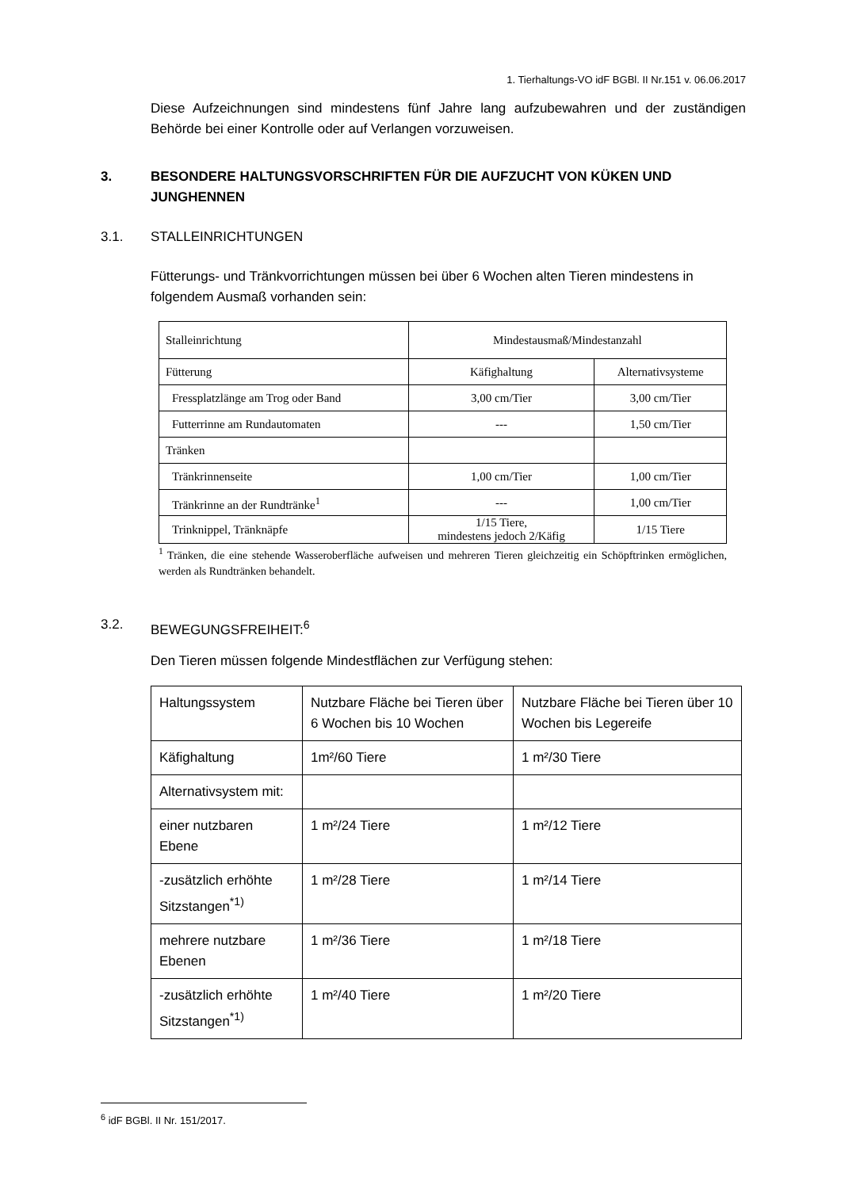1. Tierhaltungs-VO idF BGBl. II Nr.151 v. 06.06.2017
Diese Aufzeichnungen sind mindestens fünf Jahre lang aufzubewahren und der zuständigen Behörde bei einer Kontrolle oder auf Verlangen vorzuweisen.
3. BESONDERE HALTUNGSVORSCHRIFTEN FÜR DIE AUFZUCHT VON KÜKEN UND JUNGHENNEN
3.1. STALLEINRICHTUNGEN
Fütterungs- und Tränkvorrichtungen müssen bei über 6 Wochen alten Tieren mindestens in folgendem Ausmaß vorhanden sein:
| Stalleinrichtung | Mindestausmaß/Mindestanzahl | |
| Fütterung | Käfighaltung | Alternativsysteme |
| Fressplatzlänge am Trog oder Band | 3,00 cm/Tier | 3,00 cm/Tier |
| Futterrinne am Rundautomaten | --- | 1,50 cm/Tier |
| Tränken | | |
| Tränkrinnenseite | 1,00 cm/Tier | 1,00 cm/Tier |
| Tränkrinne an der Rundtränke<sup>1</sup> | --- | 1,00 cm/Tier |
| Trinknippel, Tränknäpfe | 1/15 Tiere, mindestens jedoch 2/Käfig | 1/15 Tiere |
<sup>1</sup> Tränken, die eine stehende Wasseroberfläche aufweisen und mehreren Tieren gleichzeitig ein Schöpftrinken ermöglichen, werden als Rundtränken behandelt.
3.2. BEWEGUNGSFREIHEIT:<sup>6</sup>
Den Tieren müssen folgende Mindestflächen zur Verfügung stehen:
| Haltungssystem | Nutzbare Fläche bei Tieren über 6 Wochen bis 10 Wochen | Nutzbare Fläche bei Tieren über 10 Wochen bis Legereife |
| Käfighaltung | 1m²/60 Tiere | 1 m²/30 Tiere |
| Alternativsystem mit: | | |
| einer nutzbaren Ebene | 1 m²/24 Tiere | 1 m²/12 Tiere |
| -zusätzlich erhöhte Sitzstangen<sup>*1)</sup> | 1 m²/28 Tiere | 1 m²/14 Tiere |
| mehrere nutzbare Ebenen | 1 m²/36 Tiere | 1 m²/18 Tiere |
| -zusätzlich erhöhte Sitzstangen<sup>*1)</sup> | 1 m²/40 Tiere | 1 m²/20 Tiere |
<sup>6</sup> idF BGBl. II Nr. 151/2017.